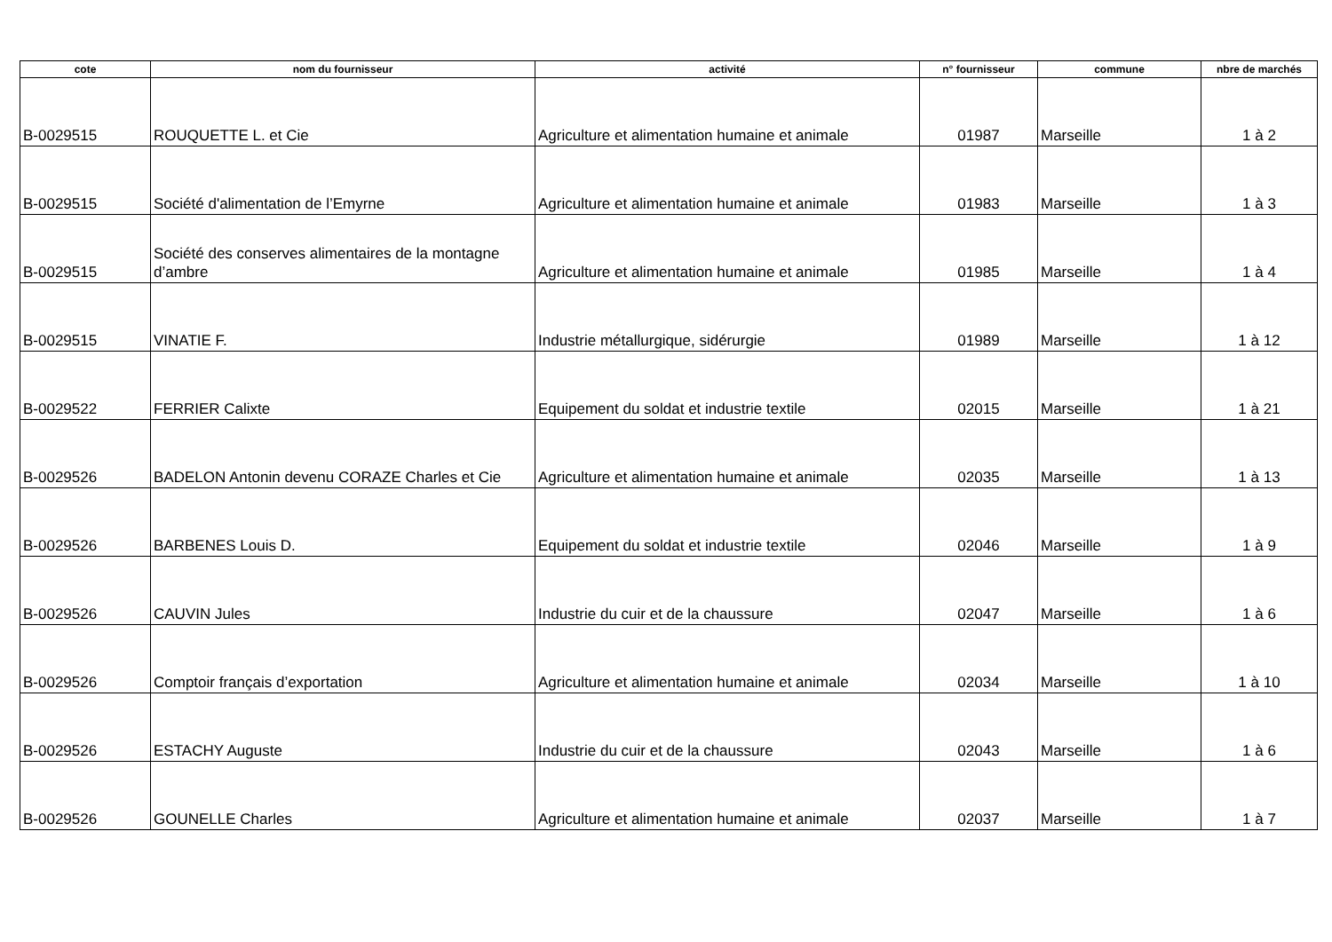| cote | nom du fournisseur | activité | n° fournisseur | commune | nbre de marchés |
| --- | --- | --- | --- | --- | --- |
| B-0029515 | ROUQUETTE L. et Cie | Agriculture et alimentation humaine et animale | 01987 | Marseille | 1 à 2 |
| B-0029515 | Société d'alimentation de l’Emyrne | Agriculture et alimentation humaine et animale | 01983 | Marseille | 1 à 3 |
| B-0029515 | Société des conserves alimentaires de la montagne d’ambre | Agriculture et alimentation humaine et animale | 01985 | Marseille | 1 à 4 |
| B-0029515 | VINATIE F. | Industrie métallurgique, sidérurgie | 01989 | Marseille | 1 à 12 |
| B-0029522 | FERRIER Calixte | Equipement du soldat et industrie textile | 02015 | Marseille | 1 à 21 |
| B-0029526 | BADELON Antonin devenu CORAZE Charles et Cie | Agriculture et alimentation humaine et animale | 02035 | Marseille | 1 à 13 |
| B-0029526 | BARBENES Louis D. | Equipement du soldat et industrie textile | 02046 | Marseille | 1 à 9 |
| B-0029526 | CAUVIN Jules | Industrie du cuir et de la chaussure | 02047 | Marseille | 1 à 6 |
| B-0029526 | Comptoir français d’exportation | Agriculture et alimentation humaine et animale | 02034 | Marseille | 1 à 10 |
| B-0029526 | ESTACHY Auguste | Industrie du cuir et de la chaussure | 02043 | Marseille | 1 à 6 |
| B-0029526 | GOUNELLE Charles | Agriculture et alimentation humaine et animale | 02037 | Marseille | 1 à 7 |